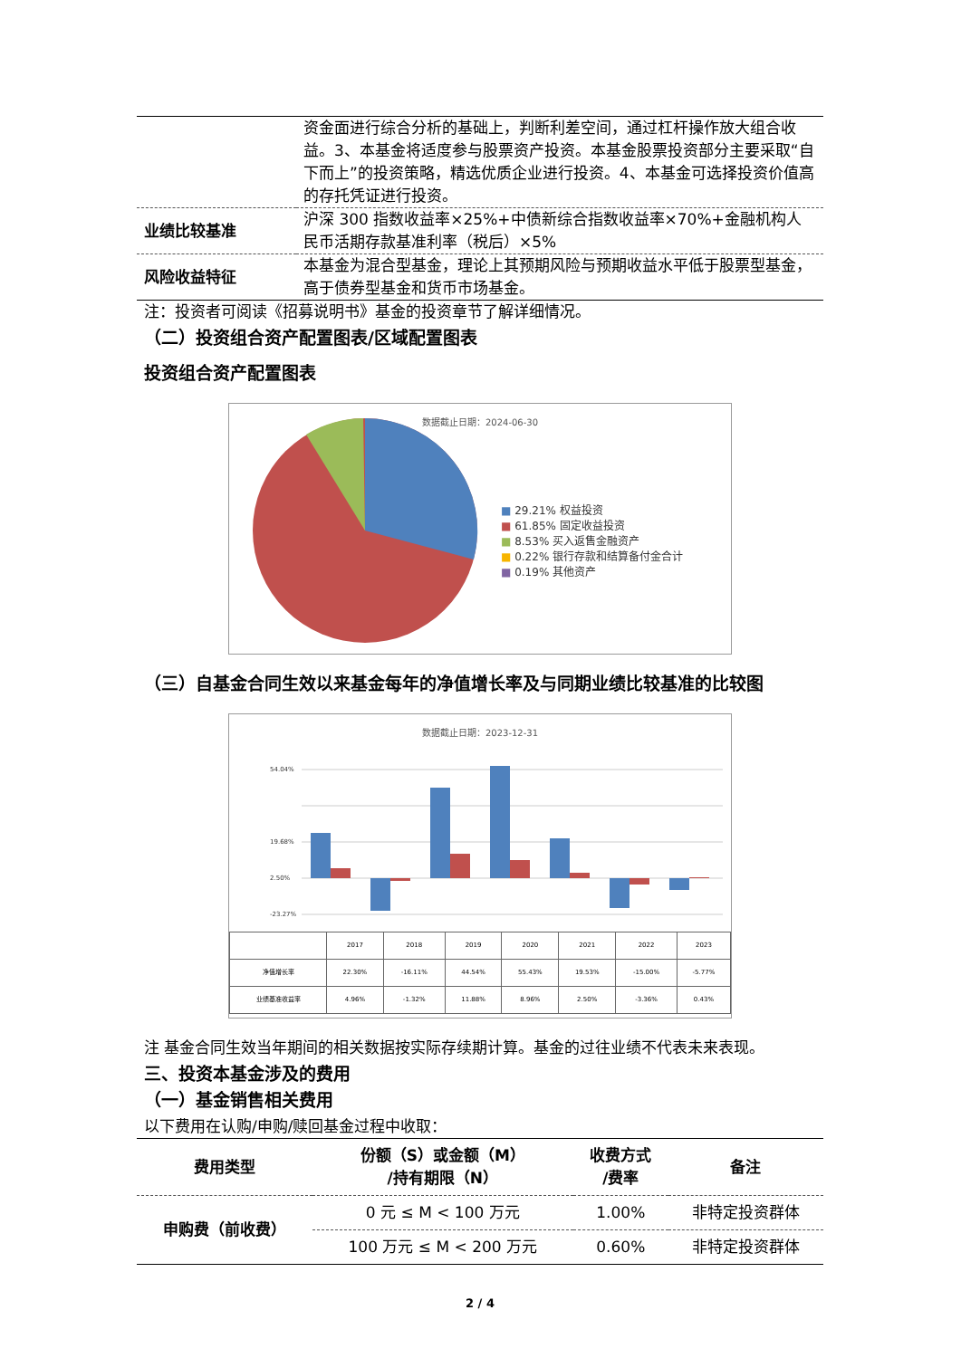| | 资金面进行综合分析的基础上，判断利差空间，通过杠杆操作放大组合收益。3、本基金将适度参与股票资产投资。本基金股票投资部分主要采取“自下而上”的投资策略，精选优质企业进行投资。4、本基金可选择投资价值高的存托凭证进行投资。 |
| 业绩比较基准 | 沪深 300 指数收益率×25%+中债新综合指数收益率×70%+金融机构人民币活期存款基准利率（税后）×5% |
| 风险收益特征 | 本基金为混合型基金，理论上其预期风险与预期收益水平低于股票型基金，高于债券型基金和货币市场基金。 |
注：投资者可阅读《招募说明书》基金的投资章节了解详细情况。
（二）投资组合资产配置图表/区域配置图表
投资组合资产配置图表
数据截止日期：2024-06-30
■ 29.21% 权益投资
■ 61.85% 固定收益投资
■ 8.53% 买入返售金融资产
■ 0.22% 银行存款和结算备付金合计
■ 0.19% 其他资产
（三）自基金合同生效以来基金每年的净值增长率及与同期业绩比较基准的比较图
数据截止日期：2023-12-31
54.04%
19.68%
2.50%
-23.27%
| | 2017 | 2018 | 2019 | 2020 | 2021 | 2022 | 2023 |
| 净值增长率 | 22.30% | -16.11% | 44.54% | 55.43% | 19.53% | -15.00% | -5.77% |
| 业绩基准收益率 | 4.96% | -1.32% | 11.88% | 8.96% | 2.50% | -3.36% | 0.43% |
注 基金合同生效当年期间的相关数据按实际存续期计算。基金的过往业绩不代表未来表现。
三、投资本基金涉及的费用
（一）基金销售相关费用
以下费用在认购/申购/赎回基金过程中收取：
| 费用类型 | 份额（S）或金额（M） /持有期限（N） | 收费方式 /费率 | 备注 |
| --- | --- | --- | --- |
| 申购费（前收费） | 0 元 ≤ M < 100 万元 | 1.00% | 非特定投资群体 |
| | 100 万元 ≤ M < 200 万元 | 0.60% | 非特定投资群体 |
2 / 4